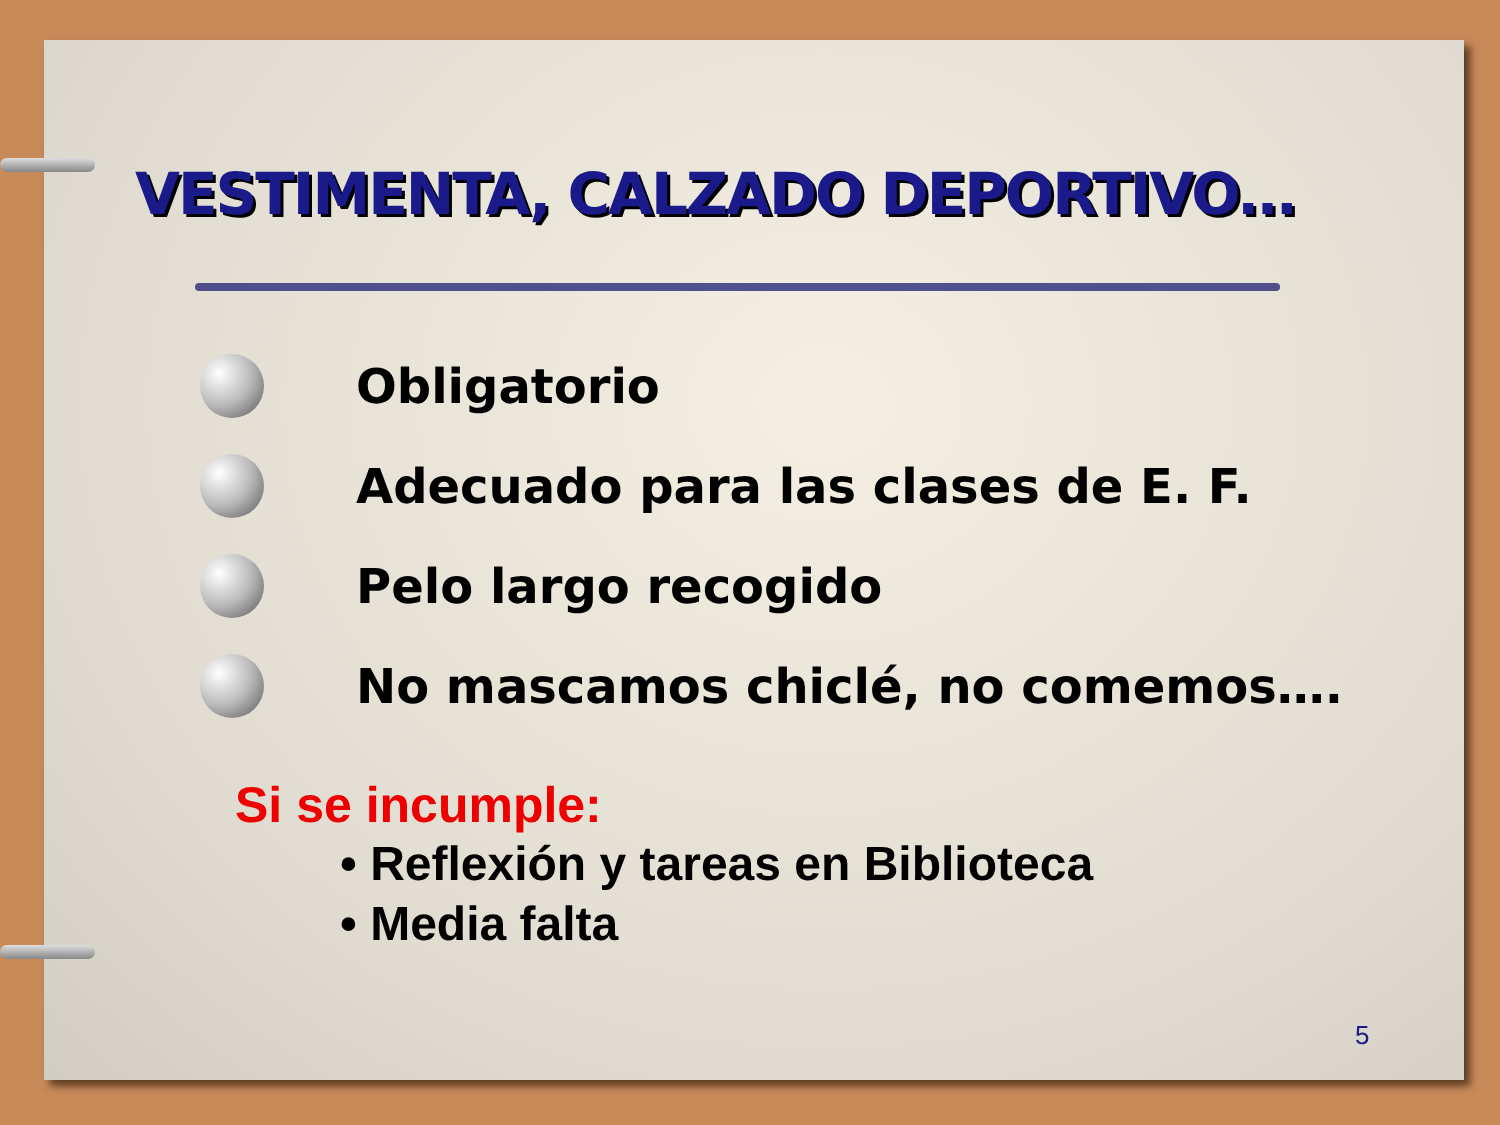VESTIMENTA, CALZADO DEPORTIVO…
Obligatorio
Adecuado para las clases de E. F.
Pelo largo recogido
No mascamos chiclé, no comemos….
Si se incumple:
• Reflexión y tareas en Biblioteca
• Media falta
5